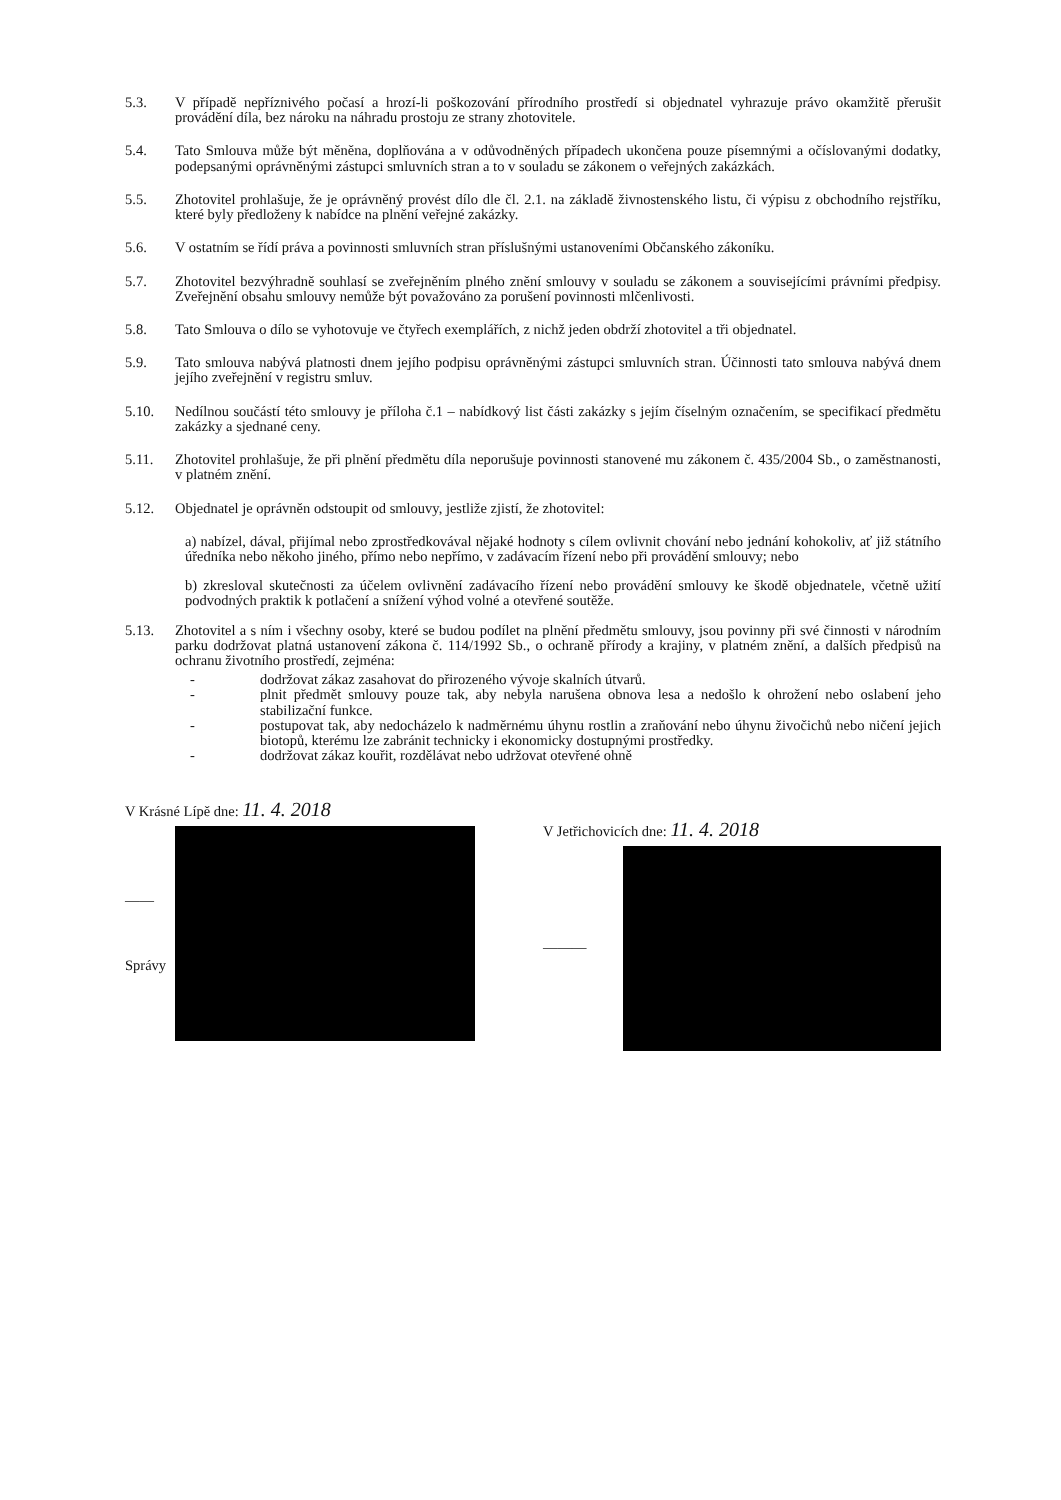5.3. V případě nepříznivého počasí a hrozí-li poškozování přírodního prostředí si objednatel vyhrazuje právo okamžitě přerušit provádění díla, bez nároku na náhradu prostoju ze strany zhotovitele.
5.4. Tato Smlouva může být měněna, doplňována a v odůvodněných případech ukončena pouze písemnými a očíslovanými dodatky, podepsanými oprávněnými zástupci smluvních stran a to v souladu se zákonem o veřejných zakázkách.
5.5. Zhotovitel prohlašuje, že je oprávněný provést dílo dle čl. 2.1. na základě živnostenského listu, či výpisu z obchodního rejstříku, které byly předloženy k nabídce na plnění veřejné zakázky.
5.6. V ostatním se řídí práva a povinnosti smluvních stran příslušnými ustanoveními Občanského zákoníku.
5.7. Zhotovitel bezvýhradně souhlasí se zveřejněním plného znění smlouvy v souladu se zákonem a souvisejícími právními předpisy. Zveřejnění obsahu smlouvy nemůže být považováno za porušení povinnosti mlčenlivosti.
5.8. Tato Smlouva o dílo se vyhotovuje ve čtyřech exemplářích, z nichž jeden obdrží zhotovitel a tři objednatel.
5.9. Tato smlouva nabývá platnosti dnem jejího podpisu oprávněnými zástupci smluvních stran. Účinnosti tato smlouva nabývá dnem jejího zveřejnění v registru smluv.
5.10. Nedílnou součástí této smlouvy je příloha č.1 – nabídkový list části zakázky s jejím číselným označením, se specifikací předmětu zakázky a sjednané ceny.
5.11. Zhotovitel prohlašuje, že při plnění předmětu díla neporušuje povinnosti stanovené mu zákonem č. 435/2004 Sb., o zaměstnanosti, v platném znění.
5.12. Objednatel je oprávněn odstoupit od smlouvy, jestliže zjistí, že zhotovitel:
a) nabízel, dával, přijímal nebo zprostředkovával nějaké hodnoty s cílem ovlivnit chování nebo jednání kohokoliv, ať již státního úředníka nebo někoho jiného, přímo nebo nepřímo, v zadávacím řízení nebo při provádění smlouvy; nebo
b) zkresloval skutečnosti za účelem ovlivnění zadávacího řízení nebo provádění smlouvy ke škodě objednatele, včetně užití podvodných praktik k potlačení a snížení výhod volné a otevřené soutěže.
5.13. Zhotovitel a s ním i všechny osoby, které se budou podílet na plnění předmětu smlouvy, jsou povinny při své činnosti v národním parku dodržovat platná ustanovení zákona č. 114/1992 Sb., o ochraně přírody a krajiny, v platném znění, a dalších předpisů na ochranu životního prostředí, zejména:
- dodržovat zákaz zasahovat do přirozeného vývoje skalních útvarů.
- plnit předmět smlouvy pouze tak, aby nebyla narušena obnova lesa a nedošlo k ohrožení nebo oslabení jeho stabilizační funkce.
- postupovat tak, aby nedocházelo k nadměrnému úhynu rostlin a zraňování nebo úhynu živočichů nebo ničení jejich biotopů, kterému lze zabránit technicky i ekonomicky dostupnými prostředky.
- dodržovat zákaz kouřit, rozdělávat nebo udržovat otevřené ohně
V Krásné Lípě dne: 11. 4. 2018
——
Správy
V Jetřichovicích dne: 11. 4. 2018
———